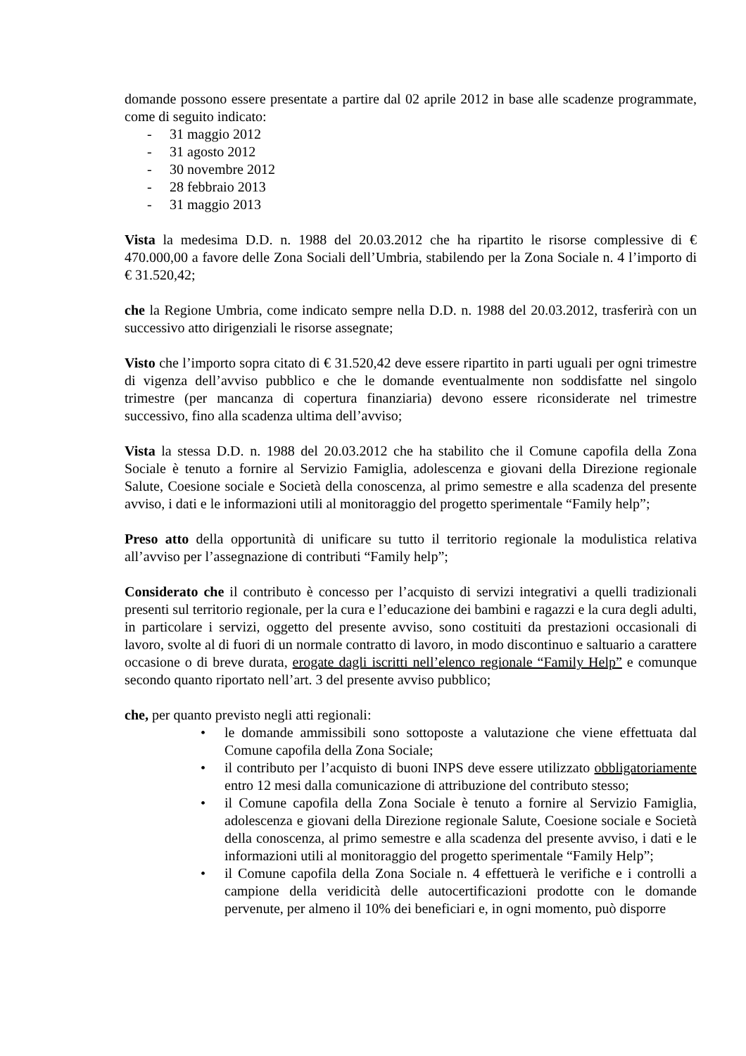domande possono essere presentate a partire dal 02 aprile 2012 in base alle scadenze programmate, come di seguito indicato:
- 31 maggio 2012
- 31 agosto 2012
- 30 novembre 2012
- 28 febbraio 2013
- 31 maggio 2013
Vista la medesima D.D. n. 1988 del 20.03.2012 che ha ripartito le risorse complessive di € 470.000,00 a favore delle Zona Sociali dell’Umbria, stabilendo per la Zona Sociale n. 4 l’importo di € 31.520,42;
che la Regione Umbria, come indicato sempre nella D.D. n. 1988 del 20.03.2012, trasferirà con un successivo atto dirigenziali le risorse assegnate;
Visto che l’importo sopra citato di € 31.520,42 deve essere ripartito in parti uguali per ogni trimestre di vigenza dell’avviso pubblico e che le domande eventualmente non soddisfatte nel singolo trimestre (per mancanza di copertura finanziaria) devono essere riconsiderate nel trimestre successivo, fino alla scadenza ultima dell’avviso;
Vista la stessa D.D. n. 1988 del 20.03.2012 che ha stabilito che il Comune capofila della Zona Sociale è tenuto a fornire al Servizio Famiglia, adolescenza e giovani della Direzione regionale Salute, Coesione sociale e Società della conoscenza, al primo semestre e alla scadenza del presente avviso, i dati e le informazioni utili al monitoraggio del progetto sperimentale “Family help”;
Preso atto della opportunità di unificare su tutto il territorio regionale la modulistica relativa all’avviso per l’assegnazione di contributi “Family help”;
Considerato che il contributo è concesso per l’acquisto di servizi integrativi a quelli tradizionali presenti sul territorio regionale, per la cura e l’educazione dei bambini e ragazzi e la cura degli adulti, in particolare i servizi, oggetto del presente avviso, sono costituiti da prestazioni occasionali di lavoro, svolte al di fuori di un normale contratto di lavoro, in modo discontinuo e saltuario a carattere occasione o di breve durata, erogate dagli iscritti nell’elenco regionale “Family Help” e comunque secondo quanto riportato nell’art. 3 del presente avviso pubblico;
che, per quanto previsto negli atti regionali:
• le domande ammissibili sono sottoposte a valutazione che viene effettuata dal Comune capofila della Zona Sociale;
• il contributo per l’acquisto di buoni INPS deve essere utilizzato obbligatoriamente entro 12 mesi dalla comunicazione di attribuzione del contributo stesso;
• il Comune capofila della Zona Sociale è tenuto a fornire al Servizio Famiglia, adolescenza e giovani della Direzione regionale Salute, Coesione sociale e Società della conoscenza, al primo semestre e alla scadenza del presente avviso, i dati e le informazioni utili al monitoraggio del progetto sperimentale “Family Help”;
• il Comune capofila della Zona Sociale n. 4 effettuerà le verifiche e i controlli a campione della veridicità delle autocertificazioni prodotte con le domande pervenute, per almeno il 10% dei beneficiari e, in ogni momento, può disporre